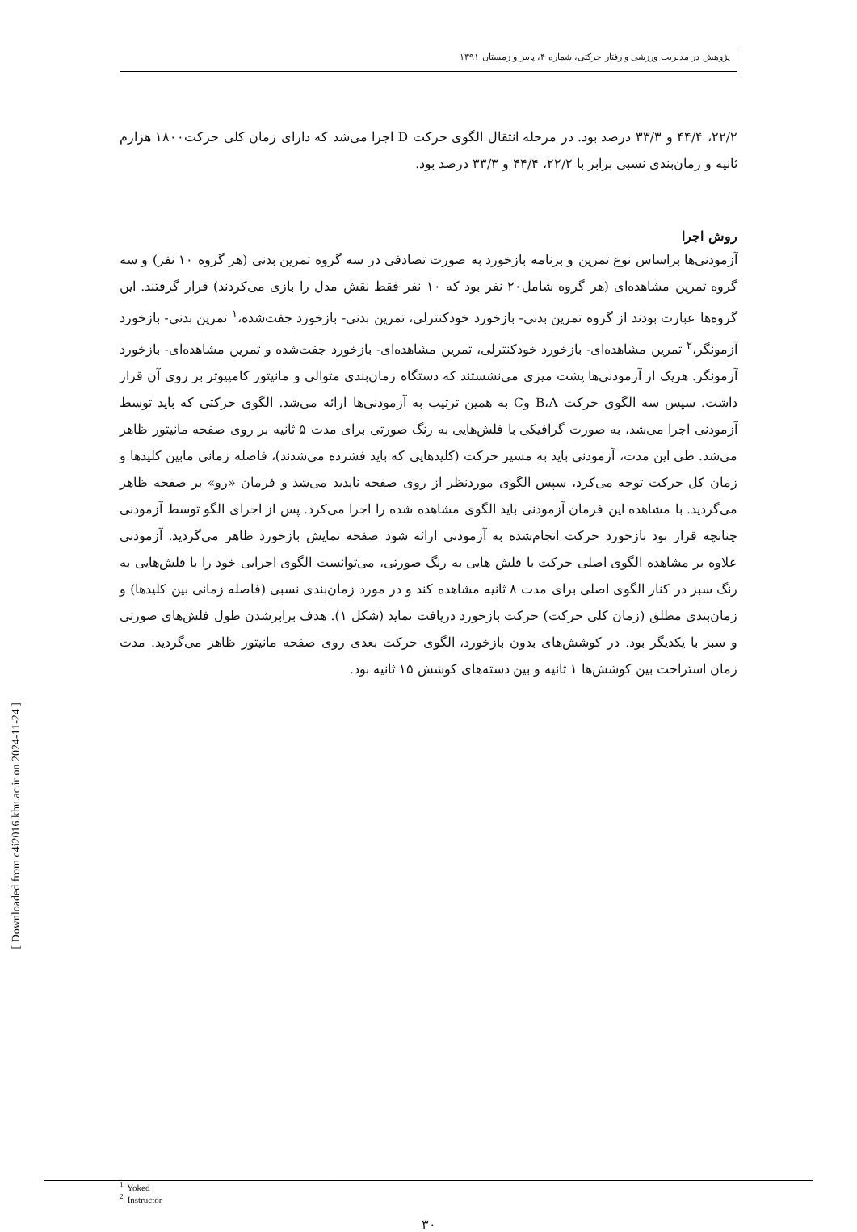پژوهش در مدیریت ورزشی و رفتار حرکتی، شماره ۴، پاییز و زمستان ۱۳۹۱
۲۲/۲، ۴۴/۴ و ۳۳/۳ درصد بود. در مرحله انتقال الگوی حرکت D اجرا می‌شد که دارای زمان کلی حرکت۱۸۰۰ هزارم ثانیه و زمان‌بندی نسبی برابر با ۲۲/۲، ۴۴/۴ و ۳۳/۳ درصد بود.
روش اجرا
آزمودنی‌ها براساس نوع تمرین و برنامه بازخورد به صورت تصادفی در سه گروه تمرین بدنی (هر گروه ۱۰ نفر) و سه گروه تمرین مشاهده‌ای (هر گروه شامل۲۰ نفر بود که ۱۰ نفر فقط نقش مدل را بازی می‌کردند) قرار گرفتند. این گروه‌ها عبارت بودند از گروه تمرین بدنی- بازخورد خودکنترلی، تمرین بدنی- بازخورد جفت‌شده،<sup>۱</sup> تمرین بدنی- بازخورد آزمونگر،<sup>۲</sup> تمرین مشاهده‌ای- بازخورد خودکنترلی، تمرین مشاهده‌ای- بازخورد جفت‌شده و تمرین مشاهده‌ای- بازخورد آزمونگر. هریک از آزمودنی‌ها پشت میزی می‌نشستند که دستگاه زمان‌بندی متوالی و مانیتور کامپیوتر بر روی آن قرار داشت. سپس سه الگوی حرکت B،A وC به همین ترتیب به آزمودنی‌ها ارائه می‌شد. الگوی حرکتی که باید توسط آزمودنی اجرا می‌شد، به صورت گرافیکی با فلش‌هایی به رنگ صورتی برای مدت ۵ ثانیه بر روی صفحه مانیتور ظاهر می‌شد. طی این مدت، آزمودنی باید به مسیر حرکت (کلیدهایی که باید فشرده می‌شدند)، فاصله زمانی مابین کلیدها و زمان کل حرکت توجه می‌کرد، سپس الگوی موردنظر از روی صفحه ناپدید می‌شد و فرمان «رو» بر صفحه ظاهر می‌گردید. با مشاهده این فرمان آزمودنی باید الگوی مشاهده شده را اجرا می‌کرد. پس از اجرای الگو توسط آزمودنی چنانچه قرار بود بازخورد حرکت انجام‌شده به آزمودنی ارائه شود صفحه نمایش بازخورد ظاهر می‌گردید. آزمودنی علاوه بر مشاهده الگوی اصلی حرکت با فلش هایی به رنگ صورتی، می‌توانست الگوی اجرایی خود را با فلش‌هایی به رنگ سبز در کنار الگوی اصلی برای مدت ۸ ثانیه مشاهده کند و در مورد زمان‌بندی نسبی (فاصله زمانی بین کلیدها) و زمان‌بندی مطلق (زمان کلی حرکت) حرکت بازخورد دریافت نماید (شکل ۱). هدف برابرشدن طول فلش‌های صورتی و سبز با یکدیگر بود. در کوشش‌های بدون بازخورد، الگوی حرکت بعدی روی صفحه مانیتور ظاهر می‌گردید. مدت زمان استراحت بین کوشش‌ها ۱ ثانیه و بین دسته‌های کوشش ۱۵ ثانیه بود.
<sup>1.</sup> Yoked
<sup>2.</sup> Instructor
۳۰
[ Downloaded from c4i2016.khu.ac.ir on 2024-11-24 ]